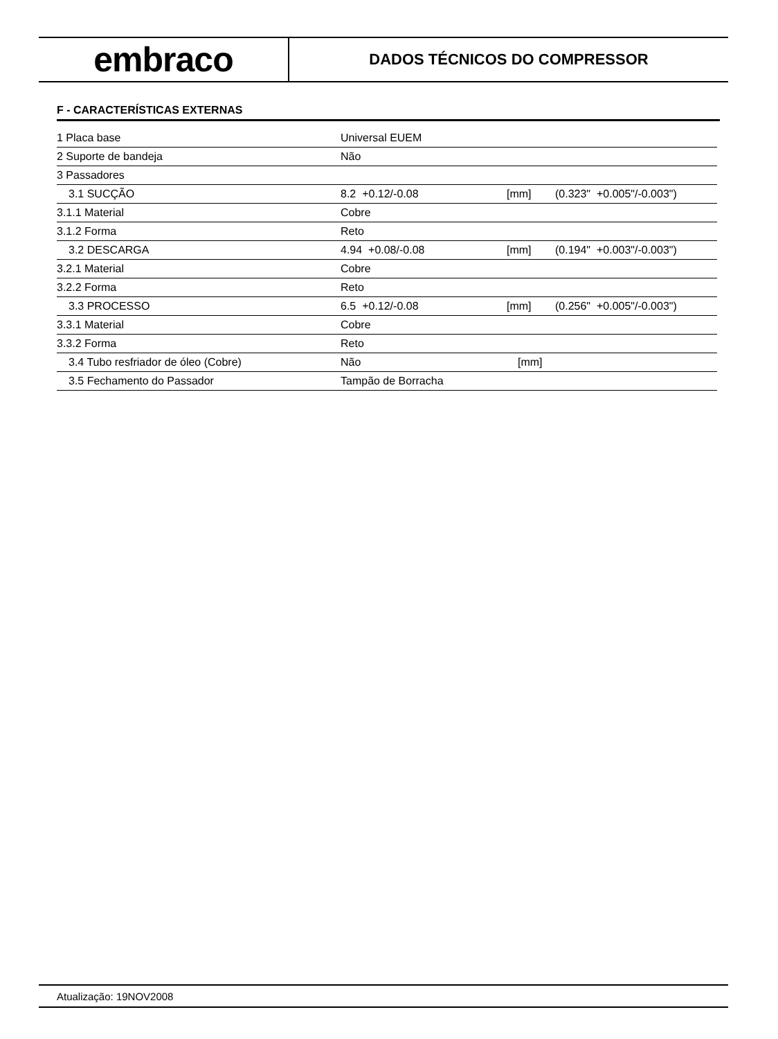embraco
DADOS TÉCNICOS DO COMPRESSOR
F - CARACTERÍSTICAS EXTERNAS
| 1 Placa base | Universal EUEM | | |
| 2 Suporte de bandeja | Não | | |
| 3 Passadores | | | |
| 3.1 SUCÇÃO | 8.2 +0.12/-0.08 | [mm] | (0.323" +0.005"/-0.003") |
| 3.1.1 Material | Cobre | | |
| 3.1.2 Forma | Reto | | |
| 3.2 DESCARGA | 4.94 +0.08/-0.08 | [mm] | (0.194" +0.003"/-0.003") |
| 3.2.1 Material | Cobre | | |
| 3.2.2 Forma | Reto | | |
| 3.3 PROCESSO | 6.5 +0.12/-0.08 | [mm] | (0.256" +0.005"/-0.003") |
| 3.3.1 Material | Cobre | | |
| 3.3.2 Forma | Reto | | |
| 3.4 Tubo resfriador de óleo (Cobre) | Não | [mm] | |
| 3.5 Fechamento do Passador | Tampão de Borracha | | |
Atualização: 19NOV2008